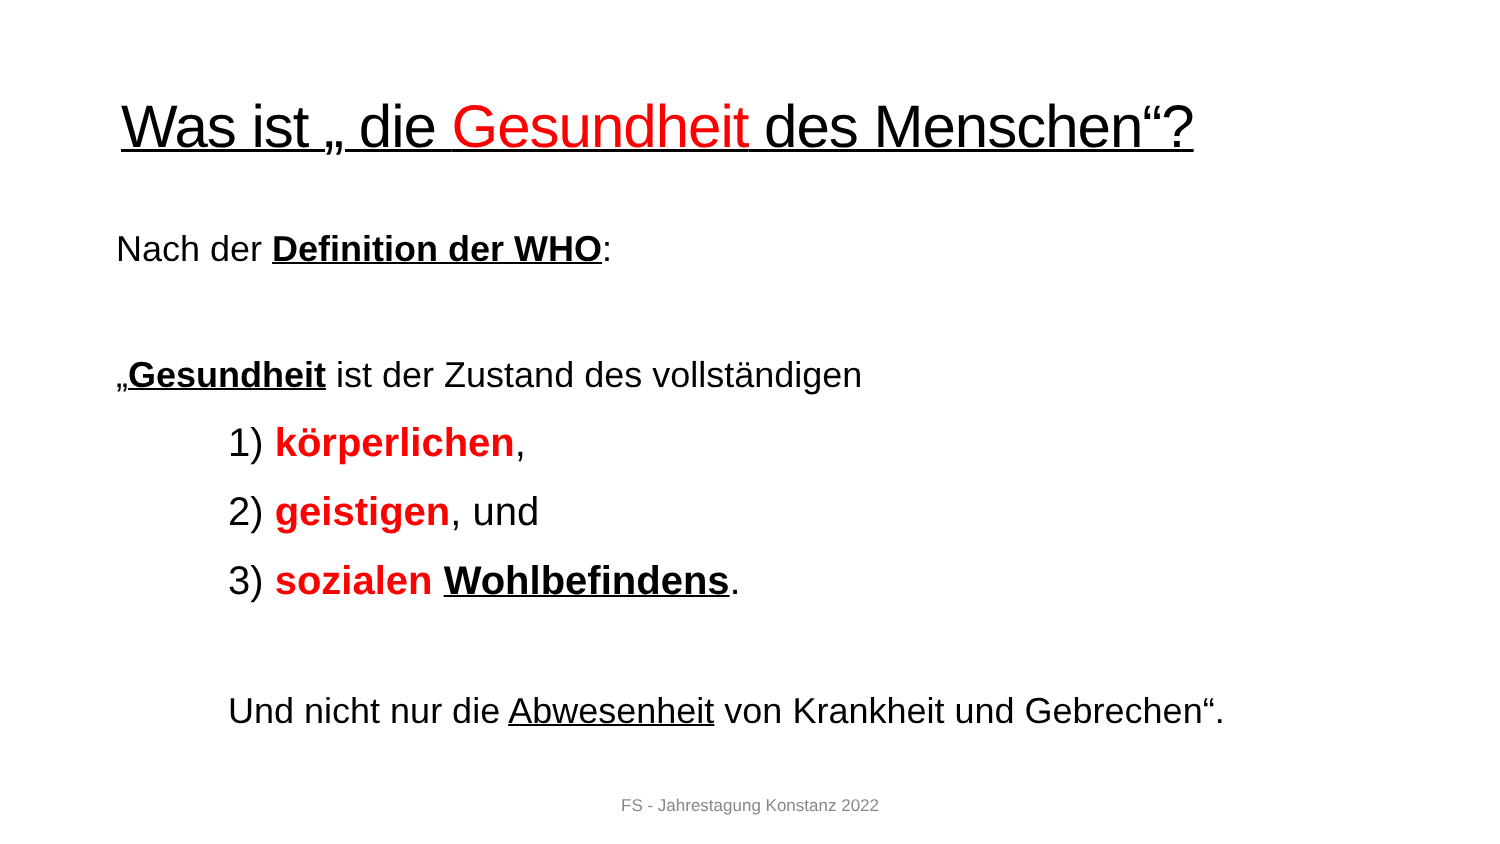Was ist „ die Gesundheit des Menschen“?
Nach der Definition der WHO:
„Gesundheit ist der Zustand des vollständigen
1) körperlichen,
2) geistigen, und
3) sozialen Wohlbefindens.
Und nicht nur die Abwesenheit von Krankheit und Gebrechen“.
FS - Jahrestagung Konstanz 2022